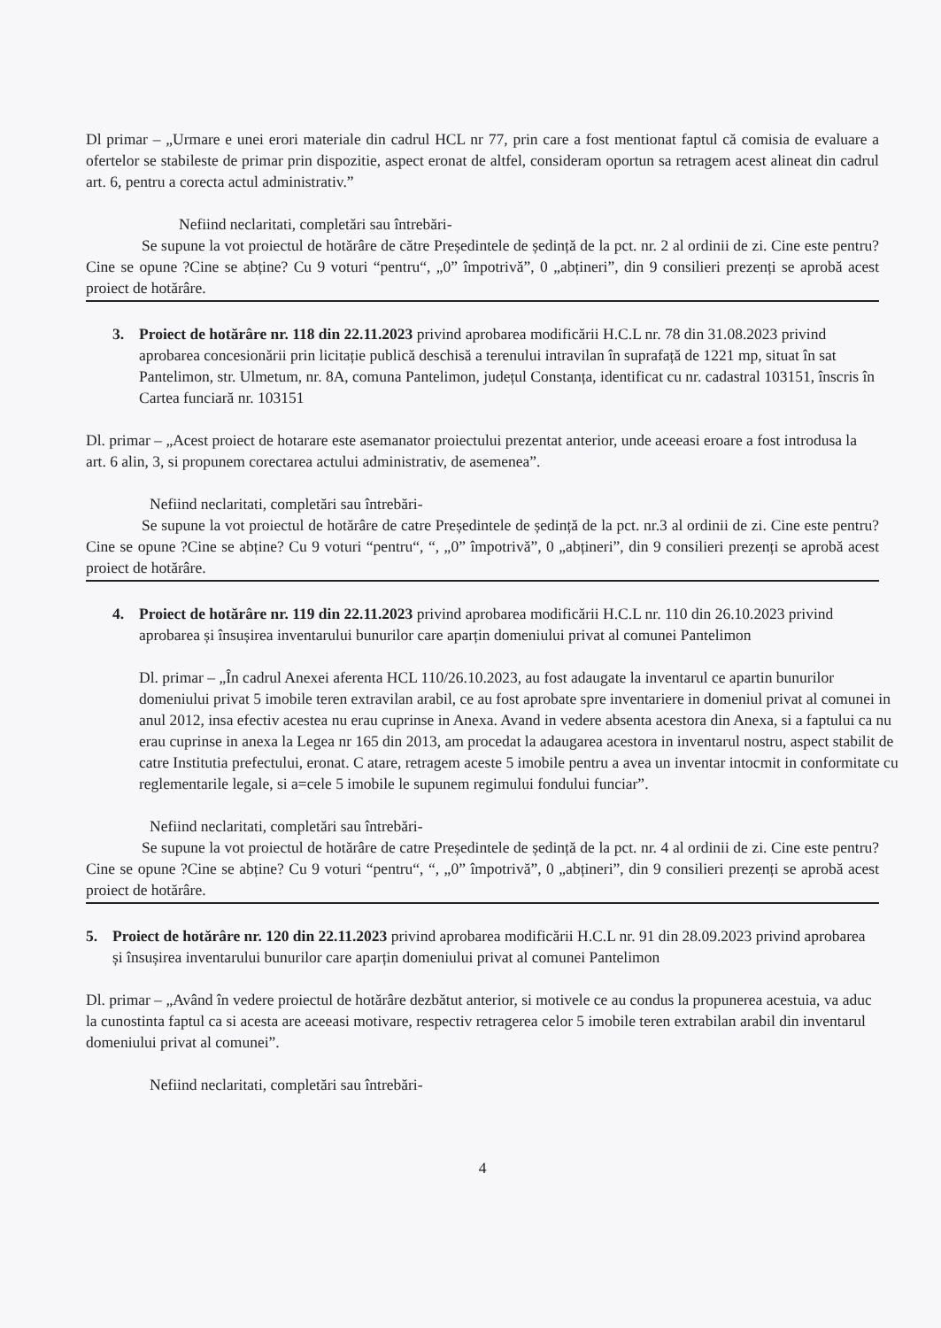Dl primar – „Urmare e unei erori materiale din cadrul HCL nr 77, prin care a fost mentionat faptul că comisia de evaluare a ofertelor se stabileste de primar prin dispozitie, aspect eronat de altfel, consideram oportun sa retragem acest alineat din cadrul art. 6, pentru a corecta actul administrativ.”
Nefiind neclaritati, completări sau întrebări-
Se supune la vot proiectul de hotărâre de către Președintele de ședință de la pct. nr. 2 al ordinii de zi. Cine este pentru? Cine se opune ?Cine se abține? Cu 9 voturi “pentru“, „0” împotrivă”, 0 „abțineri”, din 9 consilieri prezenți se aprobă acest proiect de hotărâre.
3. Proiect de hotărâre nr. 118 din 22.11.2023 privind aprobarea modificării H.C.L nr. 78 din 31.08.2023 privind aprobarea concesionării prin licitație publică deschisă a terenului intravilan în suprafață de 1221 mp, situat în sat Pantelimon, str. Ulmetum, nr. 8A, comuna Pantelimon, județul Constanța, identificat cu nr. cadastral 103151, înscris în Cartea funciară nr. 103151
Dl. primar – „Acest proiect de hotarare este asemanator proiectului prezentat anterior, unde aceeasi eroare a fost introdusa la art. 6 alin, 3, si propunem corectarea actului administrativ, de asemenea”.
Nefiind neclaritati, completări sau întrebări-
Se supune la vot proiectul de hotărâre de catre Președintele de ședință de la pct. nr.3 al ordinii de zi. Cine este pentru? Cine se opune ?Cine se abține? Cu 9 voturi “pentru“, “, „0” împotrivă”, 0 „abțineri”, din 9 consilieri prezenți se aprobă acest proiect de hotărâre.
4. Proiect de hotărâre nr. 119 din 22.11.2023 privind aprobarea modificării H.C.L nr. 110 din 26.10.2023 privind aprobarea și însușirea inventarului bunurilor care aparțin domeniului privat al comunei Pantelimon
Dl. primar – „În cadrul Anexei aferenta HCL 110/26.10.2023, au fost adaugate la inventarul ce apartin bunurilor domeniului privat 5 imobile teren extravilan arabil, ce au fost aprobate spre inventariere in domeniul privat al comunei in anul 2012, insa efectiv acestea nu erau cuprinse in Anexa. Avand in vedere absenta acestora din Anexa, si a faptului ca nu erau cuprinse in anexa la Legea nr 165 din 2013, am procedat la adaugarea acestora in inventarul nostru, aspect stabilit de catre Institutia prefectului, eronat. C atare, retragem aceste 5 imobile pentru a avea un inventar intocmit in conformitate cu reglementarile legale, si a=cele 5 imobile le supunem regimului fondului funciar”.
Nefiind neclaritati, completări sau întrebări-
Se supune la vot proiectul de hotărâre de catre Președintele de ședință de la pct. nr. 4 al ordinii de zi. Cine este pentru? Cine se opune ?Cine se abține? Cu 9 voturi “pentru“, “, „0” împotrivă”, 0 „abțineri”, din 9 consilieri prezenți se aprobă acest proiect de hotărâre.
5. Proiect de hotărâre nr. 120 din 22.11.2023 privind aprobarea modificării H.C.L nr. 91 din 28.09.2023 privind aprobarea și însușirea inventarului bunurilor care aparțin domeniului privat al comunei Pantelimon
Dl. primar – „Având în vedere proiectul de hotărâre dezbătut anterior, si motivele ce au condus la propunerea acestuia, va aduc la cunostinta faptul ca si acesta are aceeasi motivare, respectiv retragerea celor 5 imobile teren extrabilan arabil din inventarul domeniului privat al comunei”.
Nefiind neclaritati, completări sau întrebări-
4